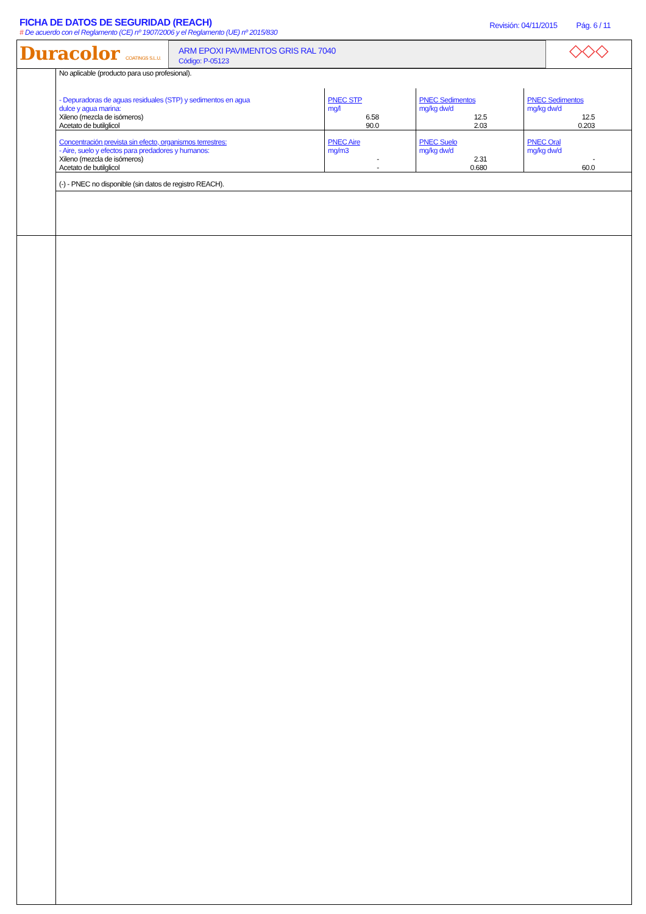FICHA DE DATOS DE SEGURIDAD (REACH)
# De acuerdo con el Reglamento (CE) nº 1907/2006 y el Reglamento (UE) nº 2015/830
Revisión: 04/11/2015 Pág. 6 / 11
Duracolor COATINGS S.L.U.
ARM EPOXI PAVIMENTOS GRIS RAL 7040
Código: P-05123
◇◇◇
No aplicable (producto para uso profesional).
| - Depuradoras de aguas residuales (STP) y sedimentos en agua dulce y agua marina: | PNEC STP mg/l | PNEC Sedimentos mg/kg dw/d | PNEC Sedimentos mg/kg dw/d |
| Xileno (mezcla de isómeros) | 6.58 | 12.5 | 12.5 |
| Acetato de butilglicol | 90.0 | 2.03 | 0.203 |
| Concentración prevista sin efecto, organismos terrestres: - Aire, suelo y efectos para predadores y humanos: | PNEC Aire mg/m3 | PNEC Suelo mg/kg dw/d | PNEC Oral mg/kg dw/d |
| Xileno (mezcla de isómeros) | - | 2.31 | - |
| Acetato de butilglicol | - | 0.680 | 60.0 |
| (-) - PNEC no disponible (sin datos de registro REACH). | | | |